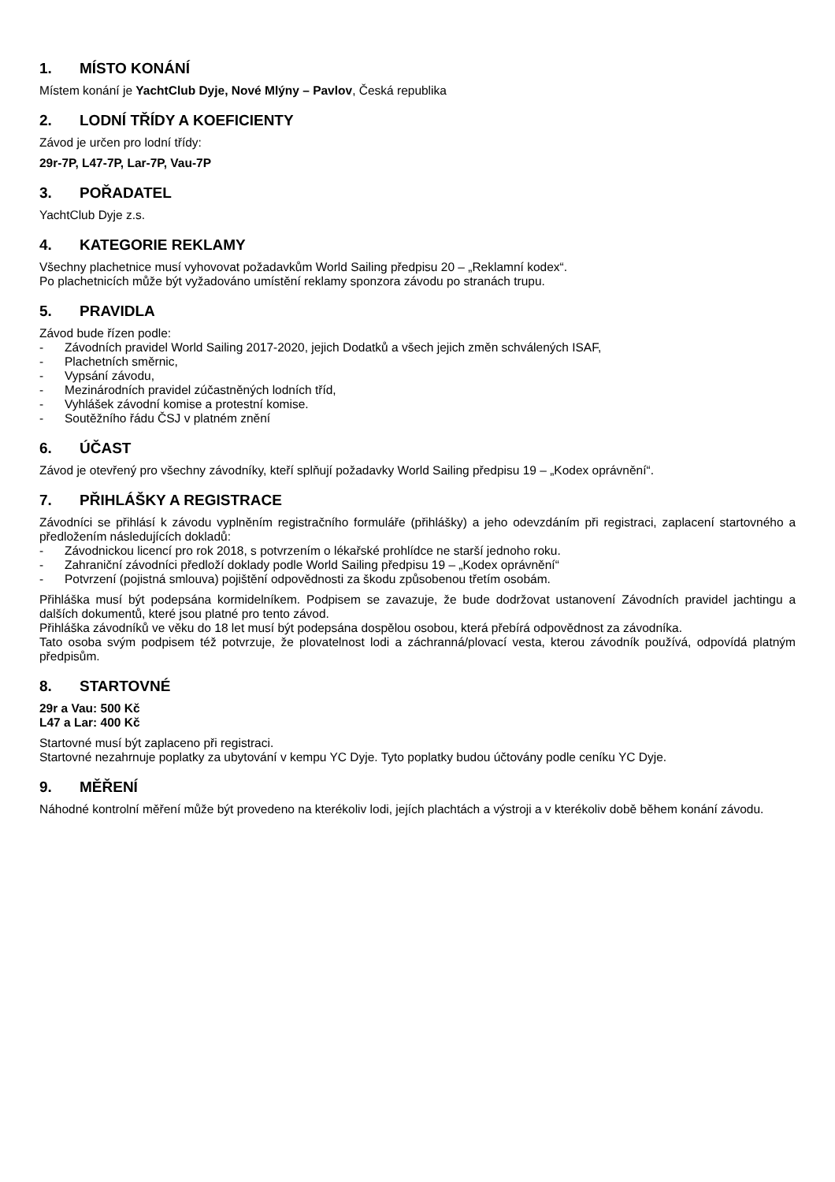1. MÍSTO KONÁNÍ
Místem konání je YachtClub Dyje, Nové Mlýny – Pavlov, Česká republika
2. LODNÍ TŘÍDY A KOEFICIENTY
Závod je určen pro lodní třídy:
29r-7P, L47-7P, Lar-7P, Vau-7P
3. POŘADATEL
YachtClub Dyje z.s.
4. KATEGORIE REKLAMY
Všechny plachetnice musí vyhovovat požadavkům World Sailing předpisu 20 – „Reklamní kodex“.
Po plachetnicích může být vyžadováno umístění reklamy sponzora závodu po stranách trupu.
5. PRAVIDLA
Závod bude řízen podle:
- Závodních pravidel World Sailing 2017-2020, jejich Dodatků a všech jejich změn schválených ISAF,
- Plachetních směrnic,
- Vypsání závodu,
- Mezinárodních pravidel zúčastněných lodních tříd,
- Vyhlášek závodní komise a protestní komise.
- Soutěžního řádu ČSJ v platném znění
6. ÚČAST
Závod je otevřený pro všechny závodníky, kteří splňují požadavky World Sailing předpisu 19 – „Kodex oprávnění“.
7. PŘIHLÁŠKY A REGISTRACE
Závodníci se přihlásí k závodu vyplněním registračního formuláře (přihlášky) a jeho odevzdáním při registraci, zaplacení startovného a předložením následujících dokladů:
- Závodnickou licencí pro rok 2018, s potvrzením o lékařské prohlídce ne starší jednoho roku.
- Zahraniční závodníci předloží doklady podle World Sailing předpisu 19 – „Kodex oprávnění“
- Potvrzení (pojistná smlouva) pojištění odpovědnosti za škodu způsobenou třetím osobám.
Přihláška musí být podepsána kormidelníkem. Podpisem se zavazuje, že bude dodržovat ustanovení Závodních pravidel jachtingu a dalších dokumentů, které jsou platné pro tento závod.
Přihláška závodníků ve věku do 18 let musí být podepsána dospělou osobou, která přebírá odpovědnost za závodníka.
Tato osoba svým podpisem též potvrzuje, že plovatelnost lodi a záchranná/plovací vesta, kterou závodník používá, odpovídá platným předpisům.
8. STARTOVNÉ
29r a Vau: 500 Kč
L47 a Lar: 400 Kč
Startovné musí být zaplaceno při registraci.
Startovné nezahrnuje poplatky za ubytování v kempu YC Dyje. Tyto poplatky budou účtovány podle ceníku YC Dyje.
9. MĚŘENÍ
Náhodné kontrolní měření může být provedeno na kterékoliv lodi, jejích plachtách a výstroji a v kterékoliv době během konání závodu.